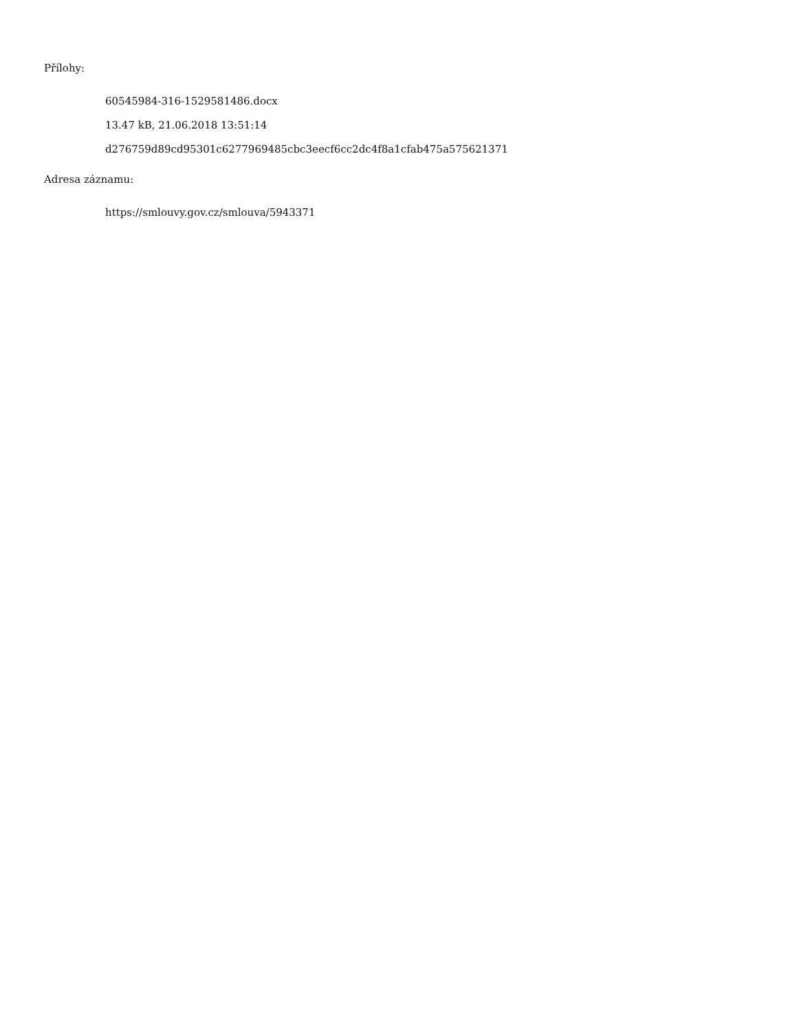Přílohy:
60545984-316-1529581486.docx
13.47 kB, 21.06.2018 13:51:14
d276759d89cd95301c6277969485cbc3eecf6cc2dc4f8a1cfab475a575621371
Adresa záznamu:
https://smlouvy.gov.cz/smlouva/5943371